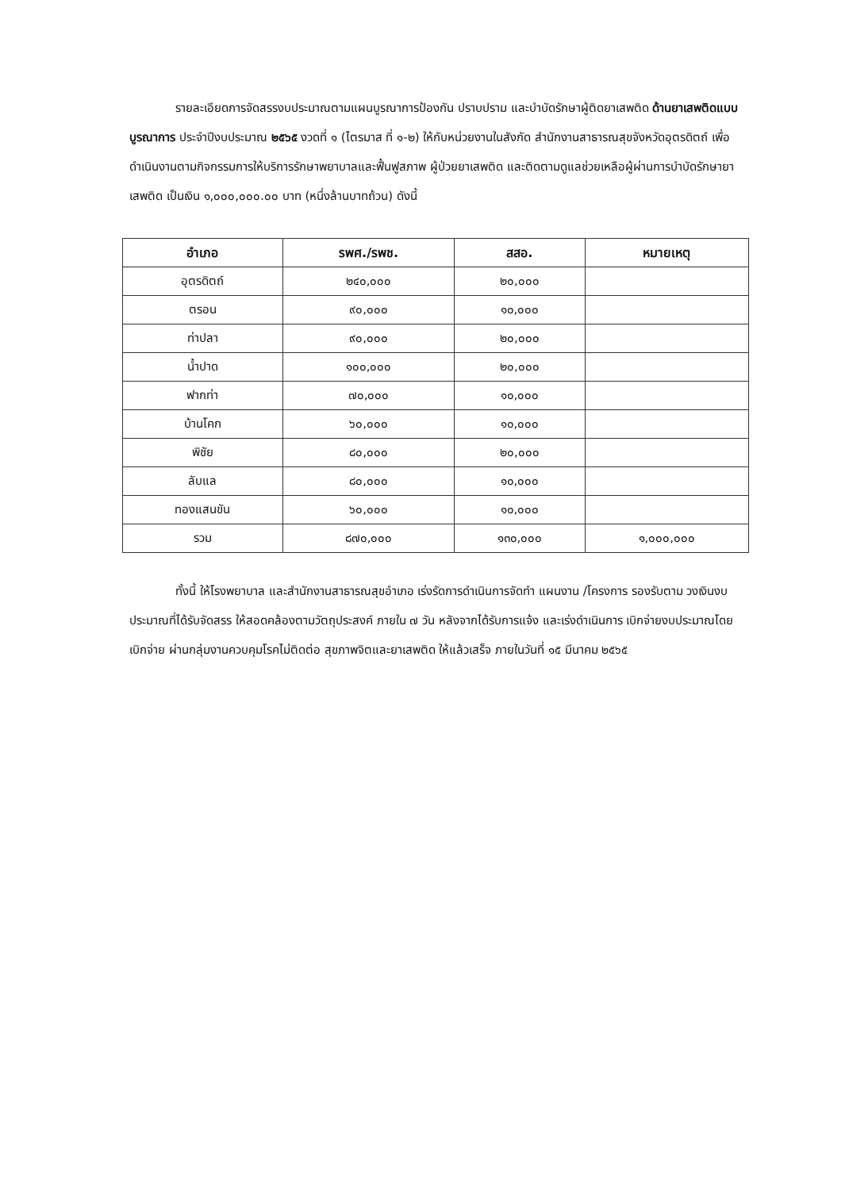รายละเอียดการจัดสรรงบประมาณตามแผนบูรณาการป้องกัน ปราบปราม และบำบัดรักษาผู้ติดยาเสพติด ด้านยาเสพติดแบบบูรณาการ ประจำปีงบประมาณ ๒๕๖๕ งวดที่ ๑ (ไตรมาส ที่ ๑-๒) ให้กับหน่วยงานในสังกัด สำนักงานสาธารณสุขจังหวัดอุตรดิตถ์ เพื่อดำเนินงานตามกิจกรรมการให้บริการรักษาพยาบาลและฟื้นฟูสภาพ ผู้ป่วยยาเสพติด และติดตามดูแลช่วยเหลือผู้ผ่านการบำบัดรักษายาเสพติด เป็นเงิน ๑,๐๐๐,๐๐๐.๐๐ บาท (หนึ่งล้านบาทถ้วน) ดังนี้
| อำเภอ | รพศ./รพช. | สสอ. | หมายเหตุ |
| --- | --- | --- | --- |
| อุตรดิตถ์ | ๒๔๐,๐๐๐ | ๒๐,๐๐๐ | |
| ตรอน | ๙๐,๐๐๐ | ๑๐,๐๐๐ | |
| ท่าปลา | ๙๐,๐๐๐ | ๒๐,๐๐๐ | |
| น้ำปาด | ๑๐๐,๐๐๐ | ๒๐,๐๐๐ | |
| ฟากท่า | ๗๐,๐๐๐ | ๑๐,๐๐๐ | |
| บ้านโคก | ๖๐,๐๐๐ | ๑๐,๐๐๐ | |
| พิชัย | ๘๐,๐๐๐ | ๒๐,๐๐๐ | |
| ลับแล | ๘๐,๐๐๐ | ๑๐,๐๐๐ | |
| ทองแสนขัน | ๖๐,๐๐๐ | ๑๐,๐๐๐ | |
| รวม | ๘๗๐,๐๐๐ | ๑๓๐,๐๐๐ | ๑,๐๐๐,๐๐๐ |
ทั้งนี้ ให้โรงพยาบาล และสำนักงานสาธารณสุขอำเภอ เร่งรัดการดำเนินการจัดทำ แผนงาน /โครงการ รองรับตาม วงเงินงบประมาณที่ได้รับจัดสรร ให้สอดคล้องตามวัตถุประสงค์ ภายใน ๗ วัน หลังจากได้รับการแจ้ง และเร่งดำเนินการ เบิกจ่ายงบประมาณโดยเบิกจ่าย ผ่านกลุ่มงานควบคุมโรคไม่ติดต่อ สุขภาพจิตและยาเสพติด ให้แล้วเสร็จ ภายในวันที่ ๑๕ มีนาคม ๒๕๖๕